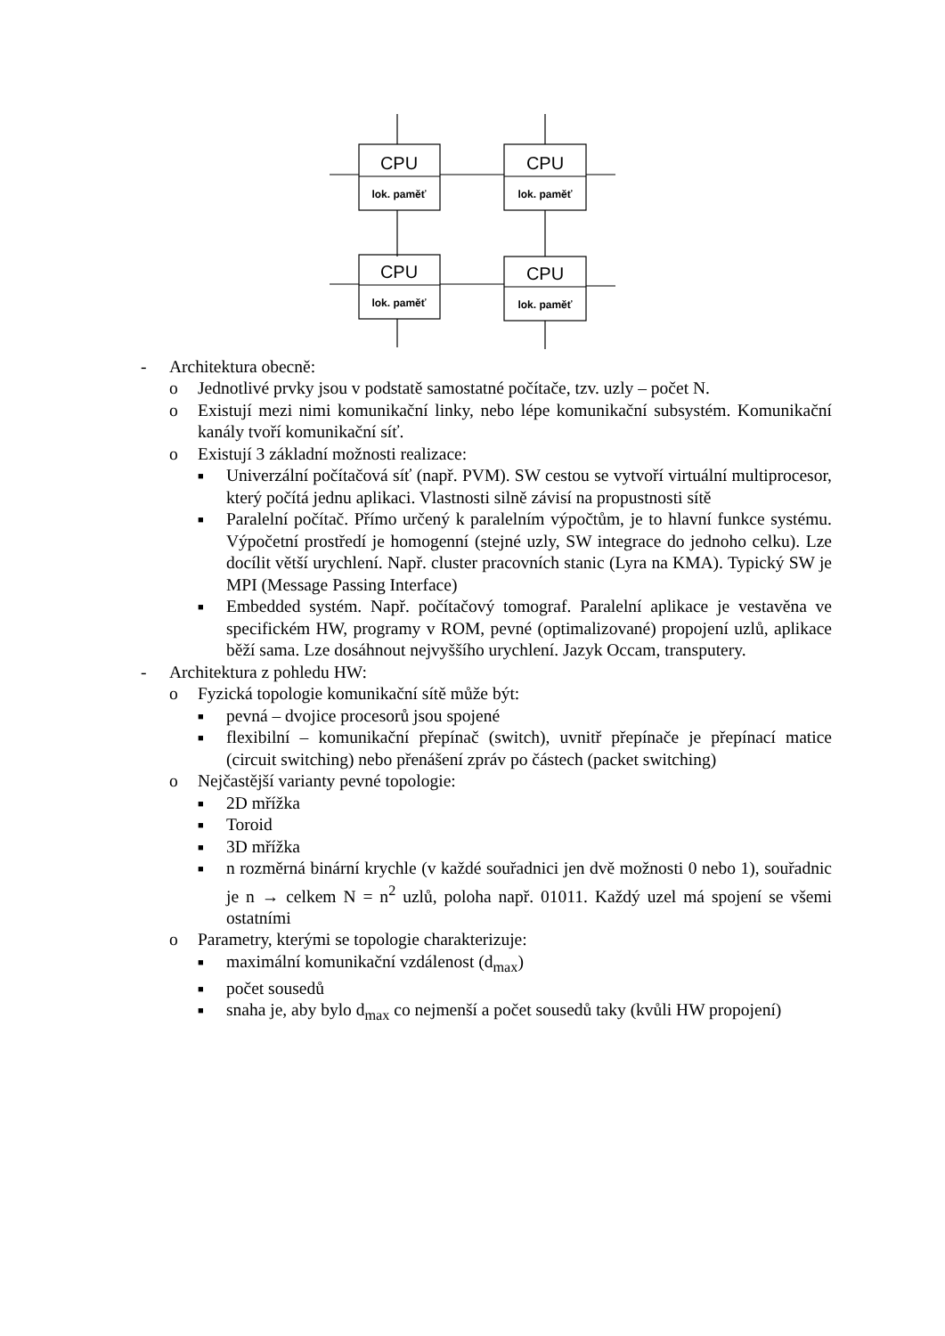CPU
CPU
CPU
CPU
lok. paměť
lok. paměť
lok. paměť
lok. paměť
- Architektura obecně:
o Jednotlivé prvky jsou v podstatě samostatné počítače, tzv. uzly – počet N.
o Existují mezi nimi komunikační linky, nebo lépe komunikační subsystém. Komunikační kanály tvoří komunikační síť.
o Existují 3 základní možnosti realizace:
■ Univerzální počítačová síť (např. PVM). SW cestou se vytvoří virtuální multiprocesor, který počítá jednu aplikaci. Vlastnosti silně závisí na propustnosti sítě
■ Paralelní počítač. Přímo určený k paralelním výpočtům, je to hlavní funkce systému. Výpočetní prostředí je homogenní (stejné uzly, SW integrace do jednoho celku). Lze docílit větší urychlení. Např. cluster pracovních stanic (Lyra na KMA). Typický SW je MPI (Message Passing Interface)
■ Embedded systém. Např. počítačový tomograf. Paralelní aplikace je vestavěna ve specifickém HW, programy v ROM, pevné (optimalizované) propojení uzlů, aplikace běží sama. Lze dosáhnout nejvyššího urychlení. Jazyk Occam, transputery.
- Architektura z pohledu HW:
o Fyzická topologie komunikační sítě může být:
■ pevná – dvojice procesorů jsou spojené
■ flexibilní – komunikační přepínač (switch), uvnitř přepínače je přepínací matice (circuit switching) nebo přenášení zpráv po částech (packet switching)
o Nejčastější varianty pevné topologie:
■ 2D mřížka
■ Toroid
■ 3D mřížka
■ n rozměrná binární krychle (v každé souřadnici jen dvě možnosti 0 nebo 1), souřadnic je n → celkem N = n<sup>2</sup> uzlů, poloha např. 01011. Každý uzel má spojení se všemi ostatními
o Parametry, kterými se topologie charakterizuje:
■ maximální komunikační vzdálenost (d<sub>max</sub>)
■ počet sousedů
■ snaha je, aby bylo d<sub>max</sub> co nejmenší a počet sousedů taky (kvůli HW propojení)